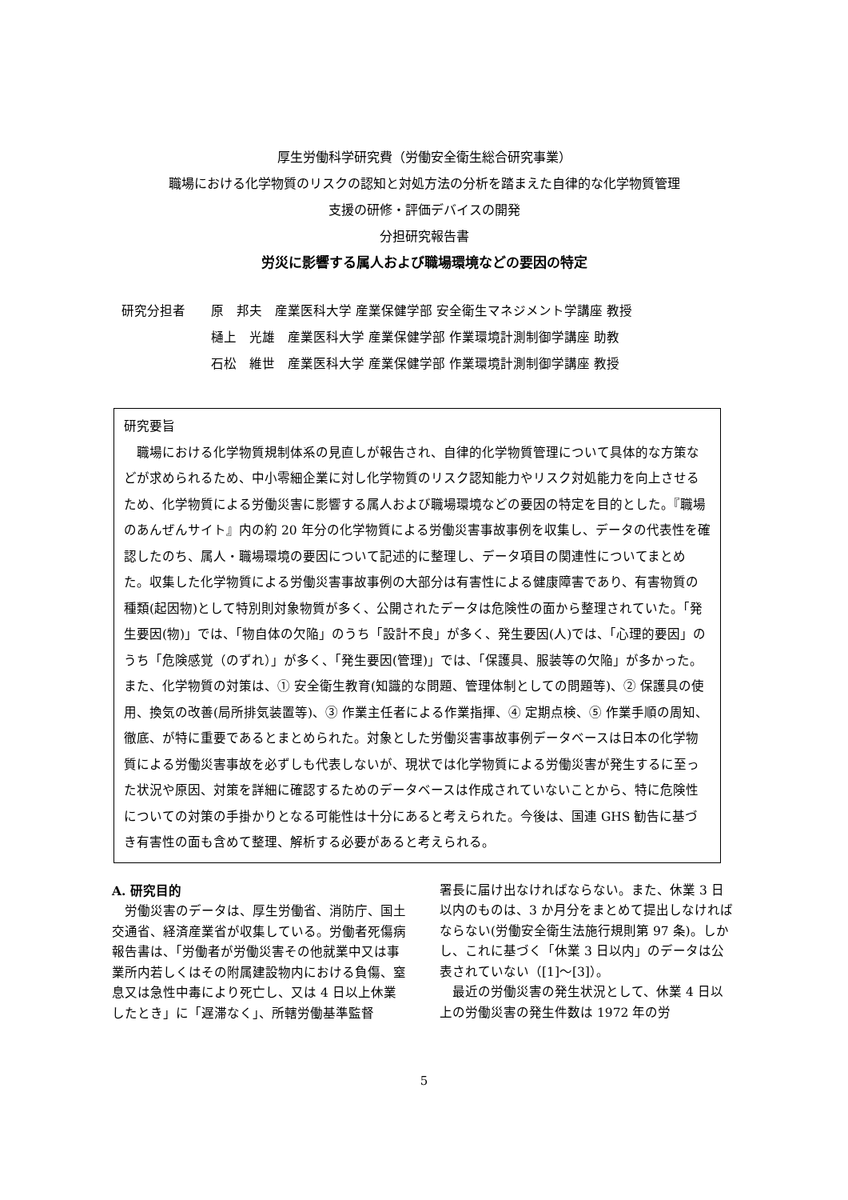厚生労働科学研究費（労働安全衛生総合研究事業）
職場における化学物質のリスクの認知と対処方法の分析を踏まえた自律的な化学物質管理
支援の研修・評価デバイスの開発
分担研究報告書
労災に影響する属人および職場環境などの要因の特定
研究分担者 原　邦夫　産業医科大学 産業保健学部 安全衛生マネジメント学講座 教授
樋上　光雄　産業医科大学 産業保健学部 作業環境計測制御学講座 助教
石松　維世　産業医科大学 産業保健学部 作業環境計測制御学講座 教授
研究要旨
　職場における化学物質規制体系の見直しが報告され、自律的化学物質管理について具体的な方策などが求められるため、中小零細企業に対し化学物質のリスク認知能力やリスク対処能力を向上させるため、化学物質による労働災害に影響する属人および職場環境などの要因の特定を目的とした。『職場のあんぜんサイト』内の約 20 年分の化学物質による労働災害事故事例を収集し、データの代表性を確認したのち、属人・職場環境の要因について記述的に整理し、データ項目の関連性についてまとめた。収集した化学物質による労働災害事故事例の大部分は有害性による健康障害であり、有害物質の種類(起因物)として特別則対象物質が多く、公開されたデータは危険性の面から整理されていた。「発生要因(物)」では、「物自体の欠陥」のうち「設計不良」が多く、発生要因(人)では、「心理的要因」のうち「危険感覚（のずれ）」が多く、「発生要因(管理)」では、「保護具、服装等の欠陥」が多かった。また、化学物質の対策は、① 安全衛生教育(知識的な問題、管理体制としての問題等)、② 保護具の使用、換気の改善(局所排気装置等)、③ 作業主任者による作業指揮、④ 定期点検、⑤ 作業手順の周知、徹底、が特に重要であるとまとめられた。対象とした労働災害事故事例データベースは日本の化学物質による労働災害事故を必ずしも代表しないが、現状では化学物質による労働災害が発生するに至った状況や原因、対策を詳細に確認するためのデータベースは作成されていないことから、特に危険性についての対策の手掛かりとなる可能性は十分にあると考えられた。今後は、国連 GHS 勧告に基づき有害性の面も含めて整理、解析する必要があると考えられる。
A. 研究目的
　労働災害のデータは、厚生労働省、消防庁、国土交通省、経済産業省が収集している。労働者死傷病報告書は、「労働者が労働災害その他就業中又は事業所内若しくはその附属建設物内における負傷、窒息又は急性中毒により死亡し、又は 4 日以上休業したとき」に「遅滞なく」、所轄労働基準監督
署長に届け出なければならない。また、休業 3 日以内のものは、3 か月分をまとめて提出しなければならない(労働安全衛生法施行規則第 97 条)。しかし、これに基づく「休業 3 日以内」のデータは公表されていない（[1]～[3]）。
　最近の労働災害の発生状況として、休業 4 日以上の労働災害の発生件数は 1972 年の労
5